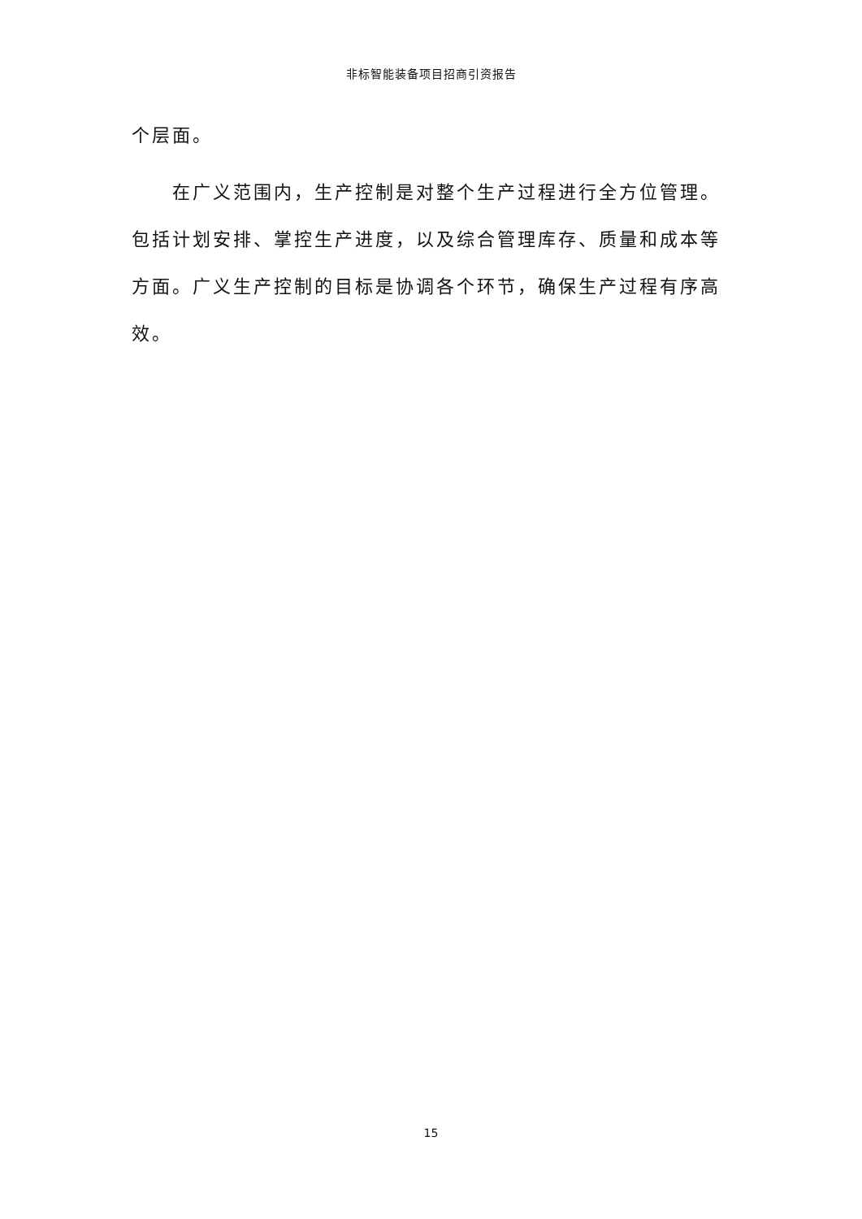非标智能装备项目招商引资报告
个层面。
在广义范围内，生产控制是对整个生产过程进行全方位管理。包括计划安排、掌控生产进度，以及综合管理库存、质量和成本等方面。广义生产控制的目标是协调各个环节，确保生产过程有序高效。
15